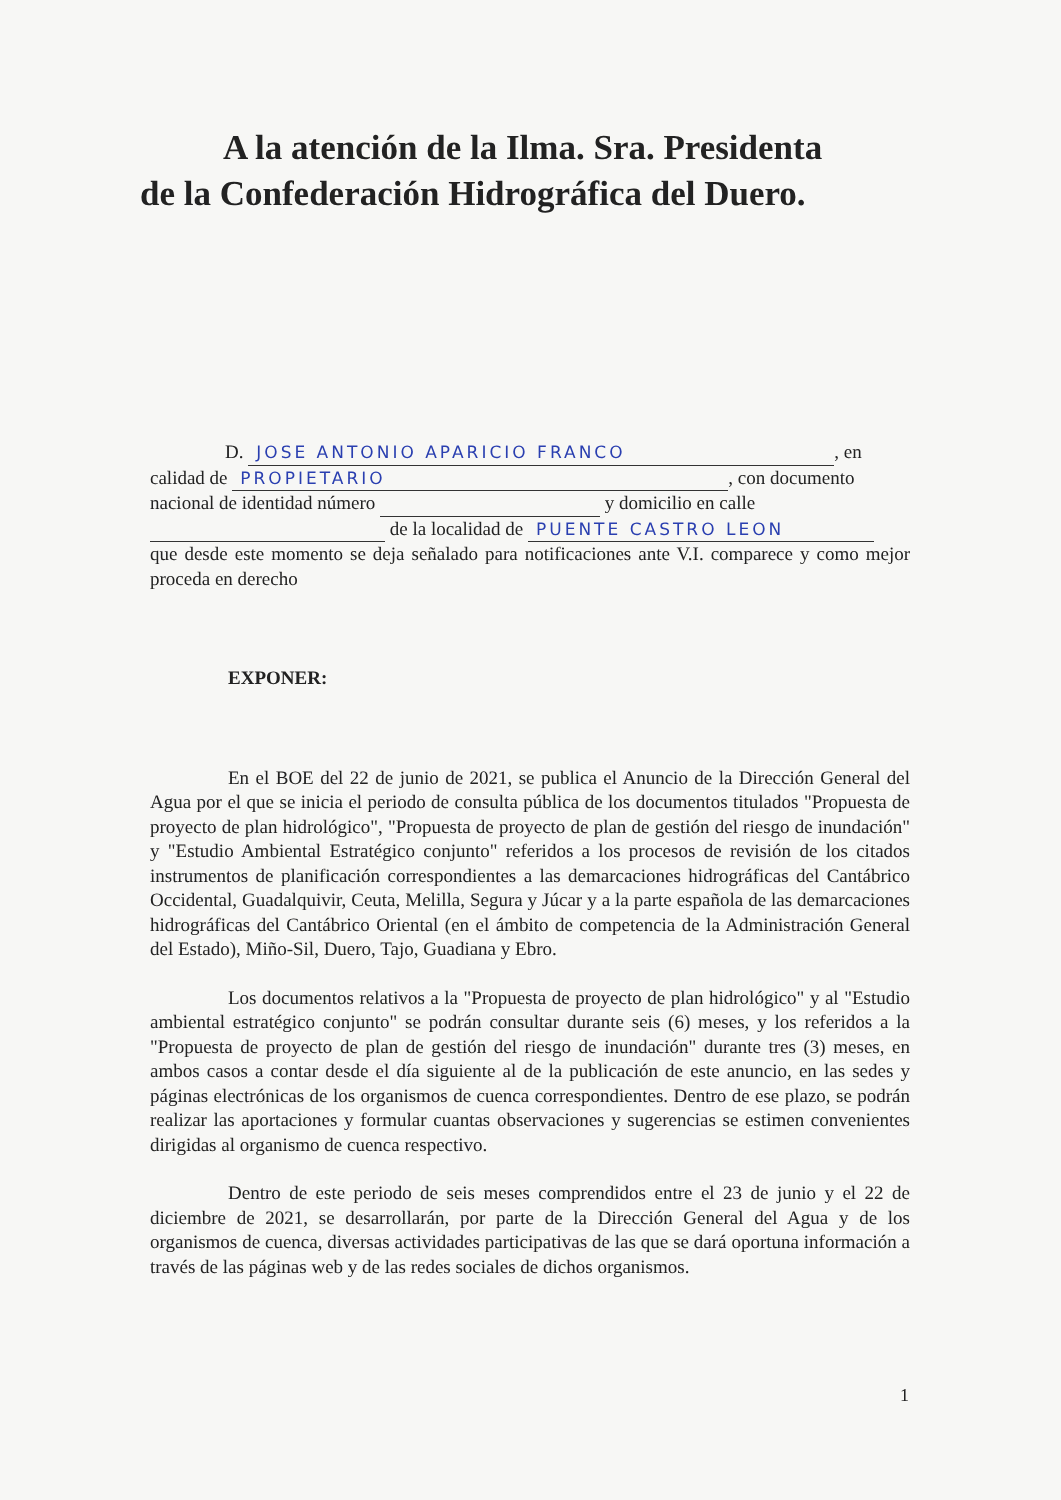A la atención de la Ilma. Sra. Presidenta
de la Confederación Hidrográfica del Duero.
D. JOSE ANTONIO APARICIO FRANCO, en
calidad de PROPIETARIO, con documento
nacional de identidad número y domicilio en calle
de la localidad de PUENTE CASTRO LEON
que desde este momento se deja señalado para notificaciones ante V.I. comparece y como mejor proceda en derecho
EXPONER:
En el BOE del 22 de junio de 2021, se publica el Anuncio de la Dirección General del Agua por el que se inicia el periodo de consulta pública de los documentos titulados "Propuesta de proyecto de plan hidrológico", "Propuesta de proyecto de plan de gestión del riesgo de inundación" y "Estudio Ambiental Estratégico conjunto" referidos a los procesos de revisión de los citados instrumentos de planificación correspondientes a las demarcaciones hidrográficas del Cantábrico Occidental, Guadalquivir, Ceuta, Melilla, Segura y Júcar y a la parte española de las demarcaciones hidrográficas del Cantábrico Oriental (en el ámbito de competencia de la Administración General del Estado), Miño-Sil, Duero, Tajo, Guadiana y Ebro.
Los documentos relativos a la "Propuesta de proyecto de plan hidrológico" y al "Estudio ambiental estratégico conjunto" se podrán consultar durante seis (6) meses, y los referidos a la "Propuesta de proyecto de plan de gestión del riesgo de inundación" durante tres (3) meses, en ambos casos a contar desde el día siguiente al de la publicación de este anuncio, en las sedes y páginas electrónicas de los organismos de cuenca correspondientes. Dentro de ese plazo, se podrán realizar las aportaciones y formular cuantas observaciones y sugerencias se estimen convenientes dirigidas al organismo de cuenca respectivo.
Dentro de este periodo de seis meses comprendidos entre el 23 de junio y el 22 de diciembre de 2021, se desarrollarán, por parte de la Dirección General del Agua y de los organismos de cuenca, diversas actividades participativas de las que se dará oportuna información a través de las páginas web y de las redes sociales de dichos organismos.
1